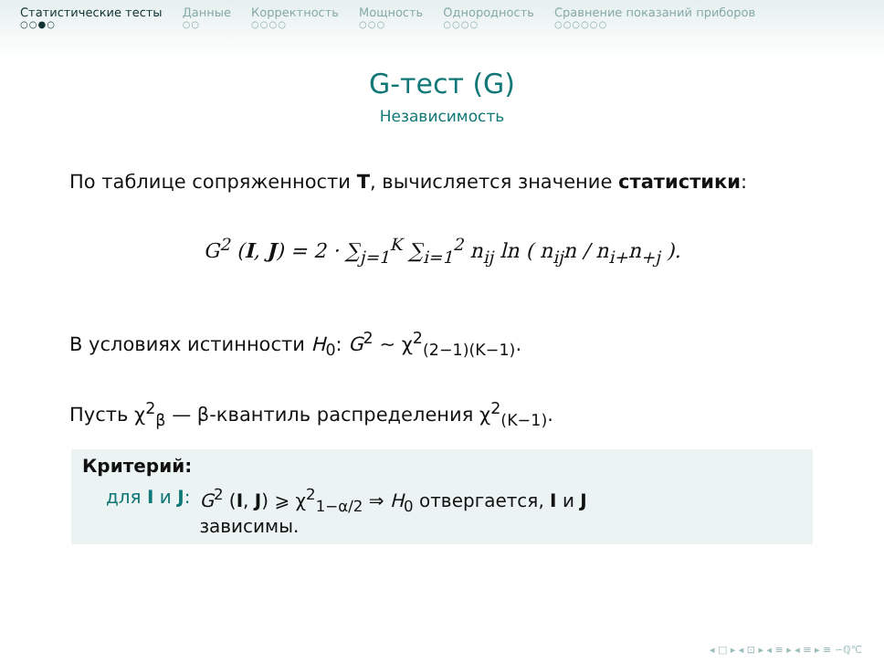Статистические тесты
○○●○
Данные
○○
Корректность
○○○○
Мощность
○○○
Однородность
○○○○
Сравнение показаний приборов
○○○○○○
G-тест (G)
Независимость
По таблице сопряженности T, вычисляется значение статистики:
G<sup>2</sup> (I, J) = 2 · ∑<sub>j=1</sub><sup>K</sup> ∑<sub>i=1</sub><sup>2</sup> n<sub>ij</sub> ln ( n<sub>ij</sub>n / n<sub>i+</sub>n<sub>+j</sub> ).
В условиях истинности H<sub>0</sub>: G<sup>2</sup> ∼ χ<sup>2</sup><sub>(2−1)(K−1)</sub>.
Пусть χ<sup>2</sup><sub>β</sub> — β-квантиль распределения χ<sup>2</sup><sub>(K−1)</sub>.
Критерий:
для I и J: G<sup>2</sup> (I, J) ⩾ χ<sup>2</sup><sub>1−α/2</sub> ⇒ H<sub>0</sub> отвергается, I и J
зависимы.
◂ □ ▸ ◂ ⊡ ▸ ◂ ≡ ▸ ◂ ≡ ▸ ≡ ∽ℚ℃